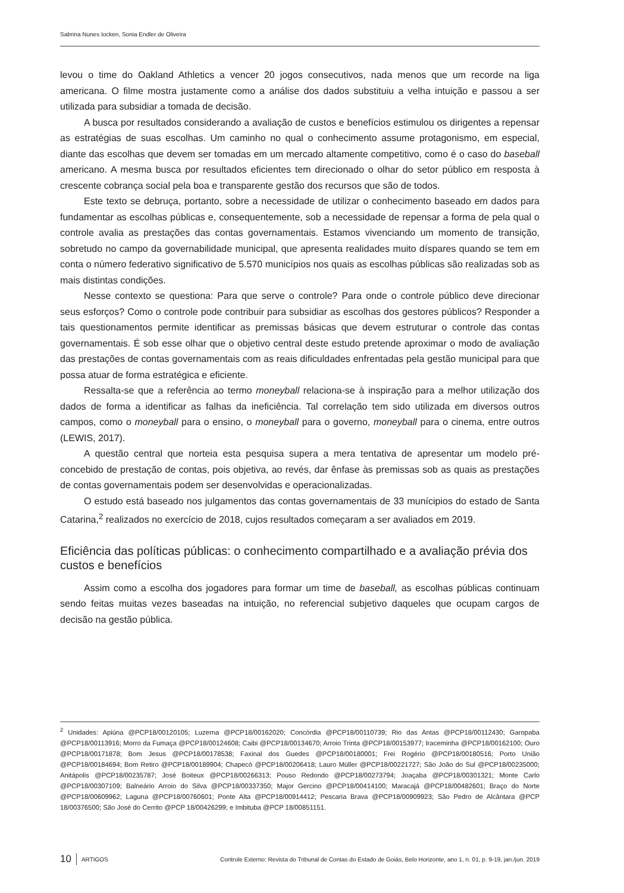Sabrina Nunes Iocken, Sonia Endler de Oliveira
levou o time do Oakland Athletics a vencer 20 jogos consecutivos, nada menos que um recorde na liga americana. O filme mostra justamente como a análise dos dados substituiu a velha intuição e passou a ser utilizada para subsidiar a tomada de decisão.
A busca por resultados considerando a avaliação de custos e benefícios estimulou os dirigentes a repensar as estratégias de suas escolhas. Um caminho no qual o conhecimento assume protagonismo, em especial, diante das escolhas que devem ser tomadas em um mercado altamente competitivo, como é o caso do baseball americano. A mesma busca por resultados eficientes tem direcionado o olhar do setor público em resposta à crescente cobrança social pela boa e transparente gestão dos recursos que são de todos.
Este texto se debruça, portanto, sobre a necessidade de utilizar o conhecimento baseado em dados para fundamentar as escolhas públicas e, consequentemente, sob a necessidade de repensar a forma de pela qual o controle avalia as prestações das contas governamentais. Estamos vivenciando um momento de transição, sobretudo no campo da governabilidade municipal, que apresenta realidades muito díspares quando se tem em conta o número federativo significativo de 5.570 municípios nos quais as escolhas públicas são realizadas sob as mais distintas condições.
Nesse contexto se questiona: Para que serve o controle? Para onde o controle público deve direcionar seus esforços? Como o controle pode contribuir para subsidiar as escolhas dos gestores públicos? Responder a tais questionamentos permite identificar as premissas básicas que devem estruturar o controle das contas governamentais. É sob esse olhar que o objetivo central deste estudo pretende aproximar o modo de avaliação das prestações de contas governamentais com as reais dificuldades enfrentadas pela gestão municipal para que possa atuar de forma estratégica e eficiente.
Ressalta-se que a referência ao termo moneyball relaciona-se à inspiração para a melhor utilização dos dados de forma a identificar as falhas da ineficiência. Tal correlação tem sido utilizada em diversos outros campos, como o moneyball para o ensino, o moneyball para o governo, moneyball para o cinema, entre outros (LEWIS, 2017).
A questão central que norteia esta pesquisa supera a mera tentativa de apresentar um modelo pré-concebido de prestação de contas, pois objetiva, ao revés, dar ênfase às premissas sob as quais as prestações de contas governamentais podem ser desenvolvidas e operacionalizadas.
O estudo está baseado nos julgamentos das contas governamentais de 33 munícipios do estado de Santa Catarina,<sup>2</sup> realizados no exercício de 2018, cujos resultados começaram a ser avaliados em 2019.
Eficiência das políticas públicas: o conhecimento compartilhado e a avaliação prévia dos custos e benefícios
Assim como a escolha dos jogadores para formar um time de baseball, as escolhas públicas continuam sendo feitas muitas vezes baseadas na intuição, no referencial subjetivo daqueles que ocupam cargos de decisão na gestão pública.
<sup>2</sup> Unidades: Apiúna @PCP18/00120105; Luzerna @PCP18/00162020; Concórdia @PCP18/00110739; Rio das Antas @PCP18/00112430; Garopaba @PCP18/00113916; Morro da Fumaça @PCP18/00124608; Caibi @PCP18/00134670; Arroio Trinta @PCP18/00153977; Iraceminha @PCP18/00162100; Ouro @PCP18/00171878; Bom Jesus @PCP18/00178538; Faxinal dos Guedes @PCP18/00180001; Frei Rogério @PCP18/00180516; Porto União @PCP18/00184694; Bom Retiro @PCP18/00189904; Chapecó @PCP18/00206418; Lauro Müller @PCP18/00221727; São João do Sul @PCP18/00235000; Anitápolis @PCP18/00235787; José Boiteux @PCP18/00266313; Pouso Redondo @PCP18/00273794; Joaçaba @PCP18/00301321; Monte Carlo @PCP18/00307109; Balneário Arroio do Silva @PCP18/00337350; Major Gercino @PCP18/00414100; Maracajá @PCP18/00482601; Braço do Norte @PCP18/00609962; Laguna @PCP18/00760601; Ponte Alta @PCP18/00914412; Pescaria Brava @PCP18/00909923; São Pedro de Alcântara @PCP 18/00376500; São José do Cerrito @PCP 18/00426299; e Imbituba @PCP 18/00851151.
10 ARTIGOS Controle Externo: Revista do Tribunal de Contas do Estado de Goiás, Belo Horizonte, ano 1, n. 01, p. 9-19, jan./jun. 2019